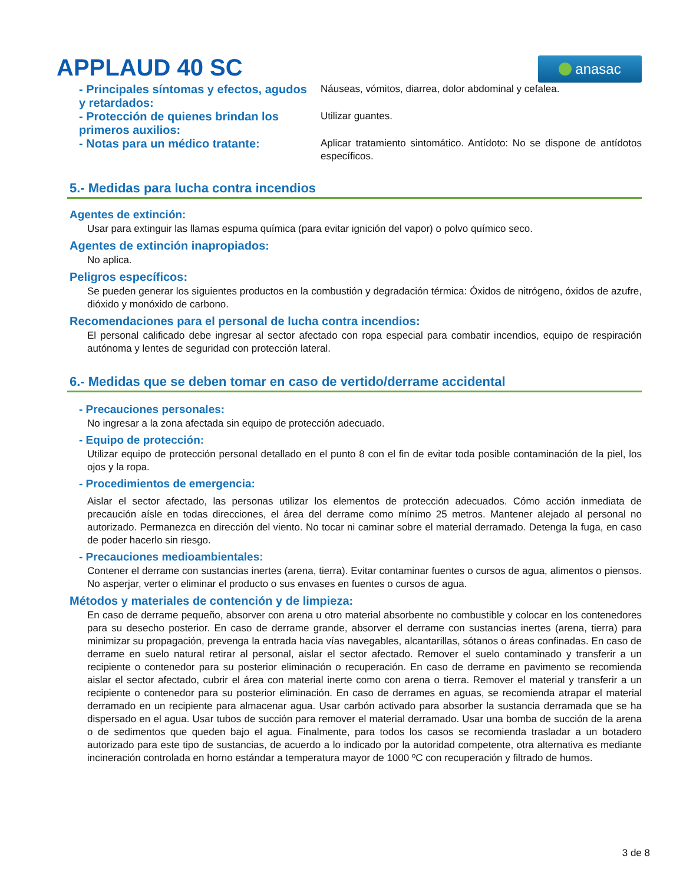APPLAUD 40 SC
anasac
- Principales síntomas y efectos, agudos y retardados:
Náuseas, vómitos, diarrea, dolor abdominal y cefalea.
- Protección de quienes brindan los primeros auxilios:
Utilizar guantes.
- Notas para un médico tratante:
Aplicar tratamiento sintomático. Antídoto: No se dispone de antídotos específicos.
5.- Medidas para lucha contra incendios
Agentes de extinción:
Usar para extinguir las llamas espuma química (para evitar ignición del vapor) o polvo químico seco.
Agentes de extinción inapropiados:
No aplica.
Peligros específicos:
Se pueden generar los siguientes productos en la combustión y degradación térmica: Óxidos de nitrógeno, óxidos de azufre, dióxido y monóxido de carbono.
Recomendaciones para el personal de lucha contra incendios:
El personal calificado debe ingresar al sector afectado con ropa especial para combatir incendios, equipo de respiración autónoma y lentes de seguridad con protección lateral.
6.- Medidas que se deben tomar en caso de vertido/derrame accidental
- Precauciones personales:
No ingresar a la zona afectada sin equipo de protección adecuado.
- Equipo de protección:
Utilizar equipo de protección personal detallado en el punto 8 con el fin de evitar toda posible contaminación de la piel, los ojos y la ropa.
- Procedimientos de emergencia:
Aislar el sector afectado, las personas utilizar los elementos de protección adecuados. Cómo acción inmediata de precaución aísle en todas direcciones, el área del derrame como mínimo 25 metros. Mantener alejado al personal no autorizado. Permanezca en dirección del viento. No tocar ni caminar sobre el material derramado. Detenga la fuga, en caso de poder hacerlo sin riesgo.
- Precauciones medioambientales:
Contener el derrame con sustancias inertes (arena, tierra). Evitar contaminar fuentes o cursos de agua, alimentos o piensos. No asperjar, verter o eliminar el producto o sus envases en fuentes o cursos de agua.
Métodos y materiales de contención y de limpieza:
En caso de derrame pequeño, absorver con arena u otro material absorbente no combustible y colocar en los contenedores para su desecho posterior. En caso de derrame grande, absorver el derrame con sustancias inertes (arena, tierra) para minimizar su propagación, prevenga la entrada hacia vías navegables, alcantarillas, sótanos o áreas confinadas. En caso de derrame en suelo natural retirar al personal, aislar el sector afectado. Remover el suelo contaminado y transferir a un recipiente o contenedor para su posterior eliminación o recuperación. En caso de derrame en pavimento se recomienda aislar el sector afectado, cubrir el área con material inerte como con arena o tierra. Remover el material y transferir a un recipiente o contenedor para su posterior eliminación. En caso de derrames en aguas, se recomienda atrapar el material derramado en un recipiente para almacenar agua. Usar carbón activado para absorber la sustancia derramada que se ha dispersado en el agua. Usar tubos de succión para remover el material derramado. Usar una bomba de succión de la arena o de sedimentos que queden bajo el agua. Finalmente, para todos los casos se recomienda trasladar a un botadero autorizado para este tipo de sustancias, de acuerdo a lo indicado por la autoridad competente, otra alternativa es mediante incineración controlada en horno estándar a temperatura mayor de 1000 ºC con recuperación y filtrado de humos.
3 de 8